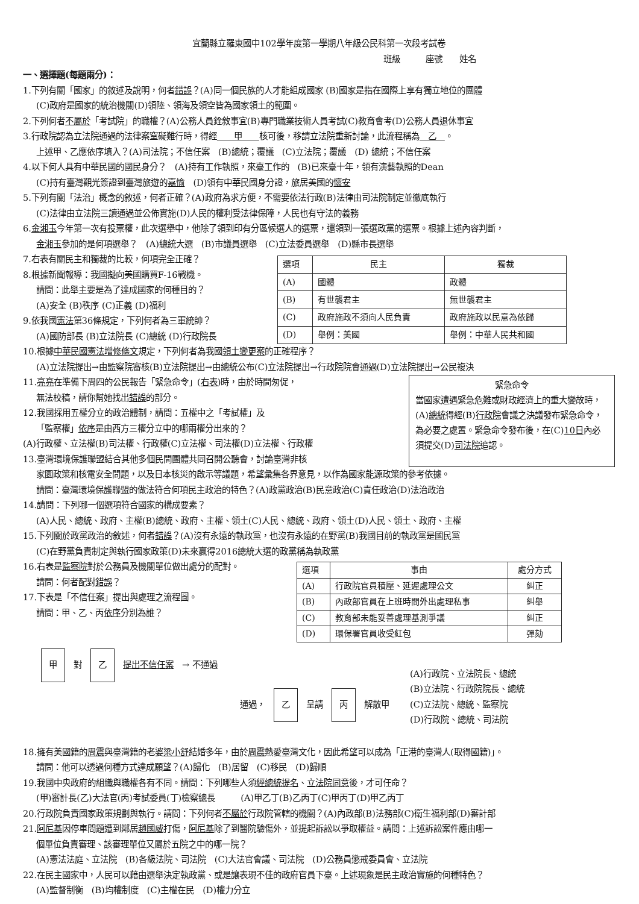宜蘭縣立羅東國中102學年度第一學期八年級公民科第一次段考試卷
班級　　　座號　　姓名
一、選擇題(每題兩分)：
1.下列有關「國家」的敘述及說明，何者錯誤？(A)同一個民族的人才能組成國家 (B)國家是指在國際上享有獨立地位的團體
(C)政府是國家的統治機關(D)領陸、領海及領空皆為國家領土的範圍。
2.下列何者不屬於「考試院」的職權？(A)公務人員銓敘事宜(B)專門職業技術人員考試(C)教育會考(D)公務人員退休事宜
3.行政院認為立法院通過的法律案窒礙難行時，得經　　甲　　核可後，移請立法院重新討論，此流程稱為　乙　。
上述甲、乙應依序填入？(A)司法院；不信任案　(B)總統；覆議　(C)立法院；覆議　(D) 總統；不信任案
4.以下何人具有中華民國的國民身分？　(A)持有工作執照，來臺工作的　(B)已來臺十年，領有演藝執照的Dean
(C)持有臺灣觀光簽證到臺灣旅遊的嘉愉　(D)領有中華民國身分證，旅居美國的懷安
5.下列有關「法治」概念的敘述，何者正確？(A)政府為求方便，不需要依法行政(B)法律由司法院制定並徹底執行
(C)法律由立法院三讀通過並公佈實施(D)人民的權利受法律保障，人民也有守法的義務
6.金湘玉今年第一次有投票權，此次選舉中，他除了領到印有分區候選人的選票，還領到一張選政黨的選票。根據上述內容判斷，
金湘玉參加的是何項選舉？　(A)總統大選　(B)市議員選舉　(C)立法委員選舉　(D)縣市長選舉
7.右表有關民主和獨裁的比較，何項完全正確？
8.根據新聞報導：我國擬向美國購買F-16戰機。
請問：此舉主要是為了達成國家的何種目的？
(A)安全 (B)秩序 (C)正義 (D)福利
9.依我國憲法第36條規定，下列何者為三軍統帥？
(A)國防部長 (B)立法院長 (C)總統 (D)行政院長
| 選項 | 民主 | 獨裁 |
| --- | --- | --- |
| (A) | 國體 | 政體 |
| (B) | 有世襲君主 | 無世襲君主 |
| (C) | 政府施政不須向人民負責 | 政府施政以民意為依歸 |
| (D) | 舉例：美國 | 舉例：中華人民共和國 |
10.根據中華民國憲法增修條文規定，下列何者為我國領土變更案的正確程序？
(A)立法院提出→由監察院審核(B)立法院提出→由總統公布(C)立法院提出→行政院院會通過(D)立法院提出→公民複決
11.亮亮在準備下周四的公民報告「緊急命令」(右表)時，由於時間匆促，
無法校稿，請你幫她找出錯誤的部分。
12.我國採用五權分立的政治體制，請問：五權中之「考試權」及
「監察權」依序是由西方三權分立中的哪兩權分出來的？
(A)行政權、立法權(B)司法權、行政權(C)立法權、司法權(D)立法權、行政權
13.臺灣環境保護聯盟結合其他多個民間團體共同召開公聽會，討論臺灣非核
緊急命令
當國家遭遇緊急危難或財政經濟上的重大變故時，(A)總統得經(B)行政院會議之決議發布緊急命令，為必要之處置。緊急命令發布後，在(C)10日內必須提交(D)司法院追認。
家園政策和核電安全問題，以及日本核災的啟示等議題，希望彙集各界意見，以作為國家能源政策的參考依據。
請問：臺灣環境保護聯盟的做法符合何項民主政治的特色？(A)政黨政治(B)民意政治(C)責任政治(D)法治政治
14.請問：下列哪一個選項符合國家的構成要素？
(A)人民、總統、政府、主權(B)總統、政府、主權、領土(C)人民、總統、政府、領土(D)人民、領土、政府、主權
15.下列關於政黨政治的敘述，何者錯誤？(A)沒有永遠的執政黨，也沒有永遠的在野黨(B)我國目前的執政黨是國民黨
(C)在野黨負責制定與執行國家政策(D)未來贏得2016總統大選的政黨稱為執政黨
16.右表是監察院對於公務員及機關單位做出處分的配對。
請問：何者配對錯誤？
17.下表是「不信任案」提出與處理之流程圖。
請問：甲、乙、丙依序分別為誰？
| 選項 | 事由 | 處分方式 |
| --- | --- | --- |
| (A) | 行政院官員積壓、延遲處理公文 | 糾正 |
| (B) | 內政部官員在上班時間外出處理私事 | 糾舉 |
| (C) | 教育部未能妥善處理基測爭議 | 糾正 |
| (D) | 環保署官員收受紅包 | 彈劾 |
甲
對
乙
提出不信任案 → 不通過
通過，
乙
呈請
丙
解散甲
(A)行政院、立法院長、總統
(B)立法院、行政院院長、總統
(C)立法院、總統、監察院
(D)行政院、總統、司法院
18.擁有美國籍的周震與臺灣籍的老婆梁小舒結婚多年，由於周震熱愛臺灣文化，因此希望可以成為「正港的臺灣人(取得國籍)」。
請問：他可以透過何種方式達成願望？(A)歸化　(B)居留　(C)移民　(D)歸順
19.我國中央政府的組織與職權各有不同。請問：下列哪些人須經總統提名、立法院同意後，才可任命？
(甲)審計長(乙)大法官(丙)考試委員(丁)檢察總長　　　(A)甲乙丁(B)乙丙丁(C)甲丙丁(D)甲乙丙丁
20.行政院負責國家政策規劃與執行。請問：下列何者不屬於行政院管轄的機關？(A)內政部(B)法務部(C)衛生福利部(D)審計部
21.阿尼基因停車問題遭到鄰居趙國威打傷，阿尼基除了到醫院驗傷外，並提起訴訟以爭取權益。請問：上述訴訟案件應由哪一
個單位負責審理、該審理單位又屬於五院之中的哪一院？
(A)憲法法庭、立法院　(B)各級法院、司法院　(C)大法官會議、司法院　(D)公務員懲戒委員會、立法院
22.在民主國家中，人民可以藉由選舉決定執政黨、或是讓表現不佳的政府官員下臺。上述現象是民主政治實施的何種特色？
(A)監督制衡　(B)均權制度　(C)主權在民　(D)權力分立